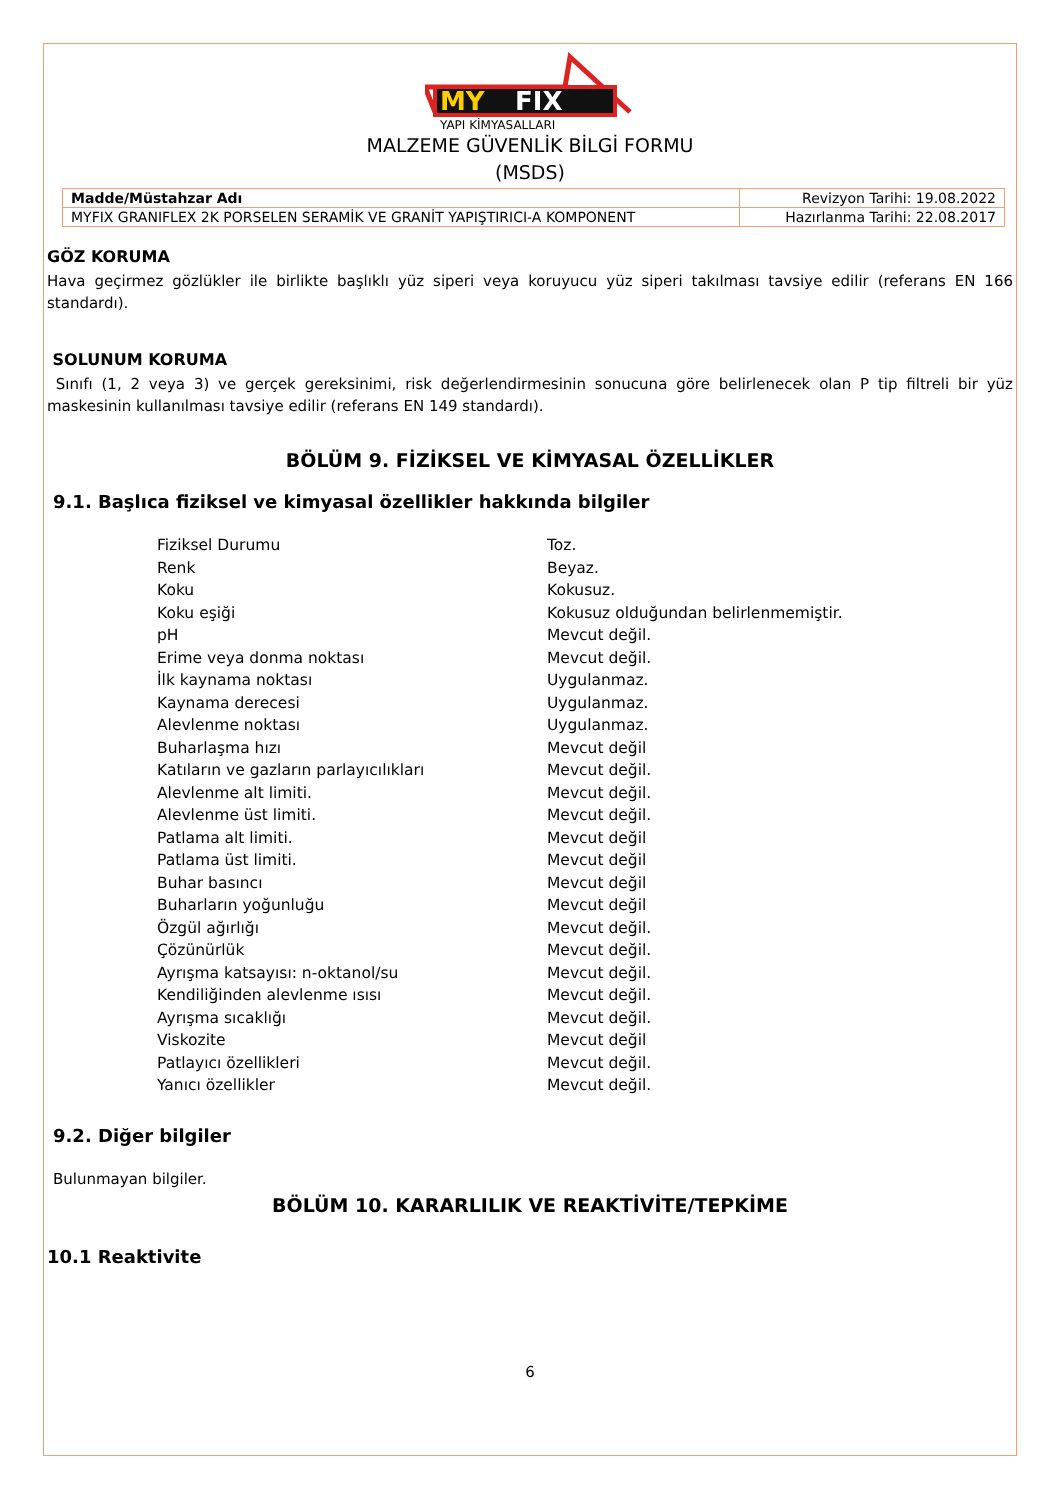MY
FIX
YAPI KİMYASALLARI
MALZEME GÜVENLİK BİLGİ FORMU
(MSDS)
| Madde/Müstahzar Adı | Revizyon Tarihi: 19.08.2022 |
| MYFIX GRANIFLEX 2K PORSELEN SERAMİK VE GRANİT YAPIŞTIRICI-A KOMPONENT | Hazırlanma Tarihi: 22.08.2017 |
GÖZ KORUMA
Hava geçirmez gözlükler ile birlikte başlıklı yüz siperi veya koruyucu yüz siperi takılması tavsiye edilir (referans EN 166 standardı).
SOLUNUM KORUMA
Sınıfı (1, 2 veya 3) ve gerçek gereksinimi, risk değerlendirmesinin sonucuna göre belirlenecek olan P tip filtreli bir yüz maskesinin kullanılması tavsiye edilir (referans EN 149 standardı).
BÖLÜM 9. FİZİKSEL VE KİMYASAL ÖZELLİKLER
9.1. Başlıca fiziksel ve kimyasal özellikler hakkında bilgiler
| Fiziksel Durumu | Toz. |
| Renk | Beyaz. |
| Koku | Kokusuz. |
| Koku eşiği | Kokusuz olduğundan belirlenmemiştir. |
| pH | Mevcut değil. |
| Erime veya donma noktası | Mevcut değil. |
| İlk kaynama noktası | Uygulanmaz. |
| Kaynama derecesi | Uygulanmaz. |
| Alevlenme noktası | Uygulanmaz. |
| Buharlaşma hızı | Mevcut değil |
| Katıların ve gazların parlayıcılıkları | Mevcut değil. |
| Alevlenme alt limiti. | Mevcut değil. |
| Alevlenme üst limiti. | Mevcut değil. |
| Patlama alt limiti. | Mevcut değil |
| Patlama üst limiti. | Mevcut değil |
| Buhar basıncı | Mevcut değil |
| Buharların yoğunluğu | Mevcut değil |
| Özgül ağırlığı | Mevcut değil. |
| Çözünürlük | Mevcut değil. |
| Ayrışma katsayısı: n-oktanol/su | Mevcut değil. |
| Kendiliğinden alevlenme ısısı | Mevcut değil. |
| Ayrışma sıcaklığı | Mevcut değil. |
| Viskozite | Mevcut değil |
| Patlayıcı özellikleri | Mevcut değil. |
| Yanıcı özellikler | Mevcut değil. |
9.2. Diğer bilgiler
Bulunmayan bilgiler.
BÖLÜM 10. KARARLILIK VE REAKTİVİTE/TEPKİME
10.1 Reaktivite
6